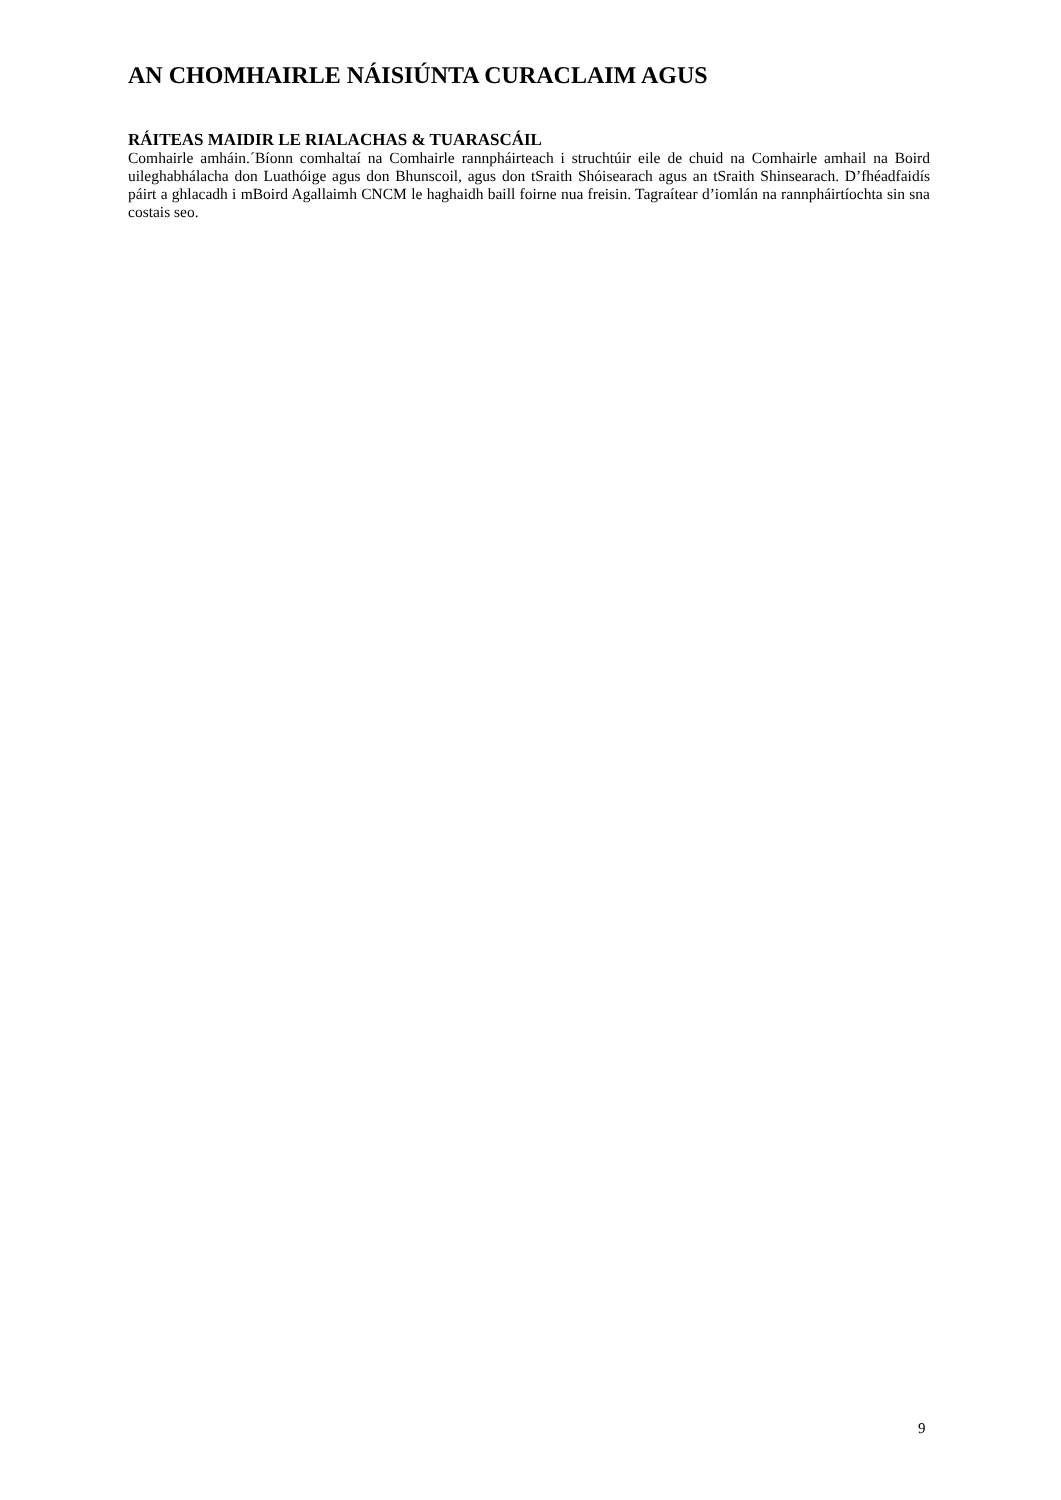AN CHOMHAIRLE NÁISIÚNTA CURACLAIM AGUS
RÁITEAS MAIDIR LE RIALACHAS & TUARASCÁIL
Comhairle amháin.´Bíonn comhaltaí na Comhairle rannpháirteach i struchtúir eile de chuid na Comhairle amhail na Boird uileghabhálacha don Luathóige agus don Bhunscoil, agus don tSraith Shóisearach agus an tSraith Shinsearach. D’fhéadfaidís páirt a ghlacadh i mBoird Agallaimh CNCM le haghaidh baill foirne nua freisin. Tagraítear d’iomlán na rannpháirtíochta sin sna costais seo.
9